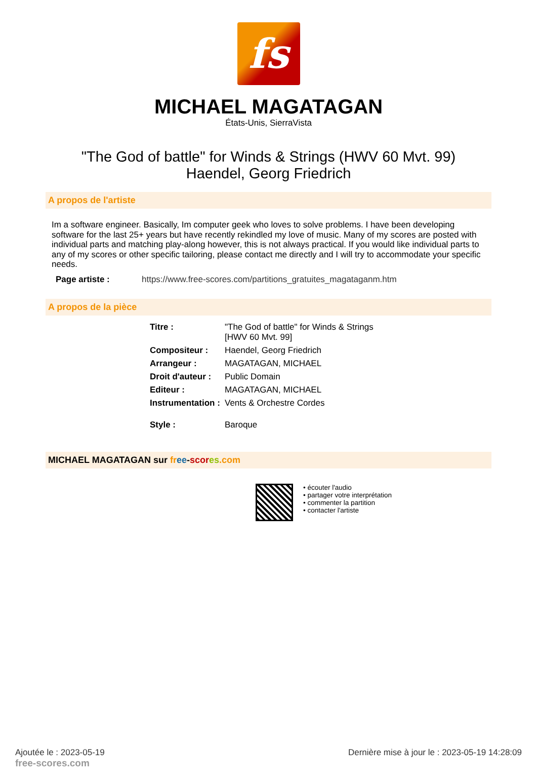fs
MICHAEL MAGATAGAN
États-Unis, SierraVista
"The God of battle" for Winds & Strings (HWV 60 Mvt. 99)
Haendel, Georg Friedrich
A propos de l'artiste
Im a software engineer. Basically, Im computer geek who loves to solve problems. I have been developing software for the last 25+ years but have recently rekindled my love of music. Many of my scores are posted with individual parts and matching play-along however, this is not always practical. If you would like individual parts to any of my scores or other specific tailoring, please contact me directly and I will try to accommodate your specific needs.
Page artiste : https://www.free-scores.com/partitions_gratuites_magataganm.htm
A propos de la pièce
| Titre : | "The God of battle" for Winds & Strings [HWV 60 Mvt. 99] |
| Compositeur : | Haendel, Georg Friedrich |
| Arrangeur : | MAGATAGAN, MICHAEL |
| Droit d'auteur : | Public Domain |
| Editeur : | MAGATAGAN, MICHAEL |
| Instrumentation : | Vents & Orchestre Cordes |
| Style : | Baroque |
MICHAEL MAGATAGAN sur fr ee-scor es.com
• écouter l'audio
• partager votre interprétation
• commenter la partition
• contacter l'artiste
Ajoutée le : 2023-05-19
free-scores.com
Dernière mise à jour le : 2023-05-19 14:28:09